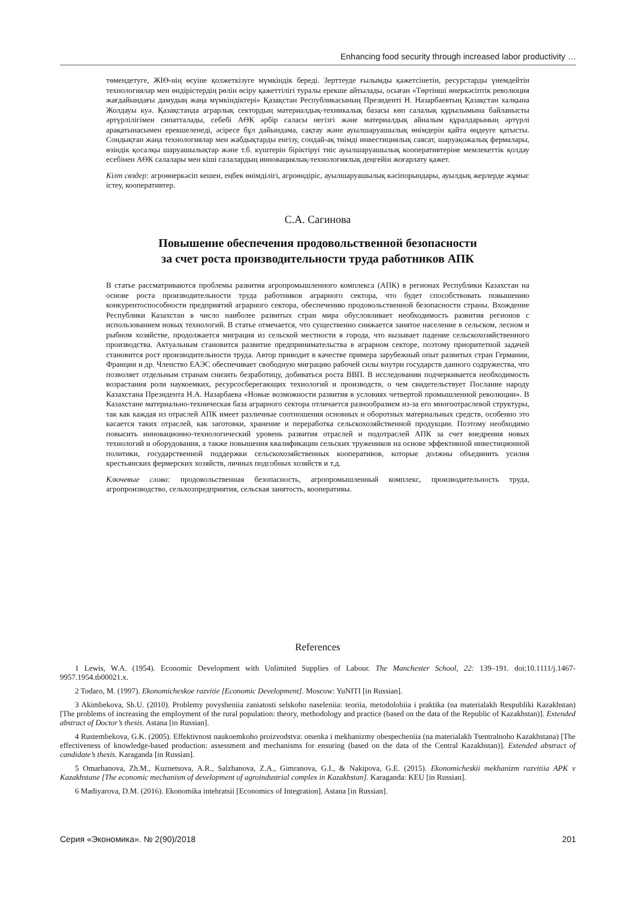Enhancing food security through increased labor productivity …
төмендетуге, ЖІӨ-нің өсуіне қолжеткізуге мүмкіндік береді. Зерттеуде ғылымды қажетсінетін, ресурстарды үнемдейтін технологиялар мен өндірістердің рөлін өсіру қажеттілігі туралы ерекше айтылады, осыған «Төртінші өнеркәсіптік революция жағдайындағы дамудың жаңа мүмкіндіктері» Қазақстан Республикасының Президенті Н. Назарбаевтың Қазақстан халқына Жолдауы куә. Қазақстанда аграрлық сектордың материалдық-техникалық базасы көп салалық құрылымына байланысты әртүрлілігімен сипатталады, себебі АӨК әрбір саласы негізгі және материалдық айналым құралдарының әртүрлі арақатынасымен ерекшеленеді, әсіресе бұл дайындама, сақтау және ауылшаруашылық өнімдерін қайта өңдеуге қатысты. Сондықтан жаңа технологиялар мен жабдықтарды енгізу, сондай-ақ тиімді инвестициялық саясат, шаруақожалық фермалары, өзіндік қосалқы шаруашылықтар және т.б. күштерін біріктіруі тиіс ауылшаруашылық кооперативтеріне мемлекеттік қолдау есебінен АӨК салалары мен кіші салалардың инновациялық-технологиялық деңгейін жоғарлату қажет.
Кілт сөздер: агроөнеркәсіп кешен, еңбек өнімділігі, агроөндіріс, ауылшаруашылық кәсіпорындары, ауылдық жерлерде жұмыс істеу, кооперативтер.
С.А. Сагинова
Повышение обеспечения продовольственной безопасности
за счет роста производительности труда работников АПК
В статье рассматриваются проблемы развития агропромышленного комплекса (АПК) в регионах Республики Казахстан на основе роста производительности труда работников аграрного сектора, что будет способствовать повышению конкурентоспособности предприятий аграрного сектора, обеспечению продовольственной безопасности страны. Вхождение Республики Казахстан в число наиболее развитых стран мира обусловливает необходимость развития регионов с использованием новых технологий. В статье отмечается, что существенно снижается занятое население в сельском, лесном и рыбном хозяйстве, продолжается миграция из сельской местности в города, что вызывает падение сельскохозяйственного производства. Актуальным становится развитие предпринимательства в аграрном секторе, поэтому приоритетной задачей становится рост производительности труда. Автор приводит в качестве примера зарубежный опыт развитых стран Германии, Франции и др. Членство ЕАЭС обеспечивает свободную миграцию рабочей силы внутри государств данного содружества, что позволяет отдельным странам снизить безработицу, добиваться роста ВВП. В исследовании подчеркивается необходимость возрастания роли наукоемких, ресурсосберегающих технологий и производств, о чем свидетельствует Послание народу Казахстана Президента Н.А. Назарбаева «Новые возможности развития в условиях четвертой промышленной революции». В Казахстане материально-техническая база аграрного сектора отличается разнообразием из-за его многоотраслевой структуры, так как каждая из отраслей АПК имеет различные соотношения основных и оборотных материальных средств, особенно это касается таких отраслей, как заготовки, хранение и переработка сельскохозяйственной продукции. Поэтому необходимо повысить инновационно-технологический уровень развития отраслей и подотраслей АПК за счет внедрения новых технологий и оборудования, а также повышения квалификации сельских тружеников на основе эффективной инвестиционной политики, государственной поддержки сельскохозяйственных кооперативов, которые должны объединить усилия крестьянских фермерских хозяйств, личных подсобных хозяйств и т.д.
Ключевые слова: продовольственная безопасность, агропромышленный комплекс, производительность труда, агропроизводство, сельхозпредприятия, сельская занятость, кооперативы.
References
1 Lewis, W.A. (1954). Economic Development with Unlimited Supplies of Labour. The Manchester School, 22: 139–191. doi:10.1111/j.1467-9957.1954.tb00021.x.
2 Todaro, M. (1997). Ekonomicheskoe razvitie [Economic Development]. Moscow: YuNITI [in Russian].
3 Akimbekova, Sh.U. (2010). Problemy povysheniia zaniatosti selskoho naseleniia: teoriia, metodolohiia i praktika (na materialakh Respubliki Kazakhstan) [The problems of increasing the employment of the rural population: theory, methodology and practice (based on the data of the Republic of Kazakhstan)]. Extended abstract of Doctor’s thesis. Astana [in Russian].
4 Rustembekova, G.K. (2005). Effektivnost naukoemkoho proizvodstva: otsenka i mekhanizmy obespecheniia (na materialakh Tsentralnoho Kazakhstana) [The effectiveness of knowledge-based production: assessment and mechanisms for ensuring (based on the data of the Central Kazakhstan)]. Extended abstract of candidate’s thesis. Karaganda [in Russian].
5 Omarhanova, Zh.M., Kuznetsova, A.R., Salzhanova, Z.A., Gimranova, G.I., & Nakipova, G.E. (2015). Ekonomicheskii mekhanizm razvitiia APK v Kazakhstane [The economic mechanism of development of agroindustrial complex in Kazakhstan]. Karaganda: KEU [in Russian].
6 Madiyarova, D.M. (2016). Ekonomika intehratsii [Economics of Integration]. Astana [in Russian].
Серия «Экономика». № 2(90)/2018 201